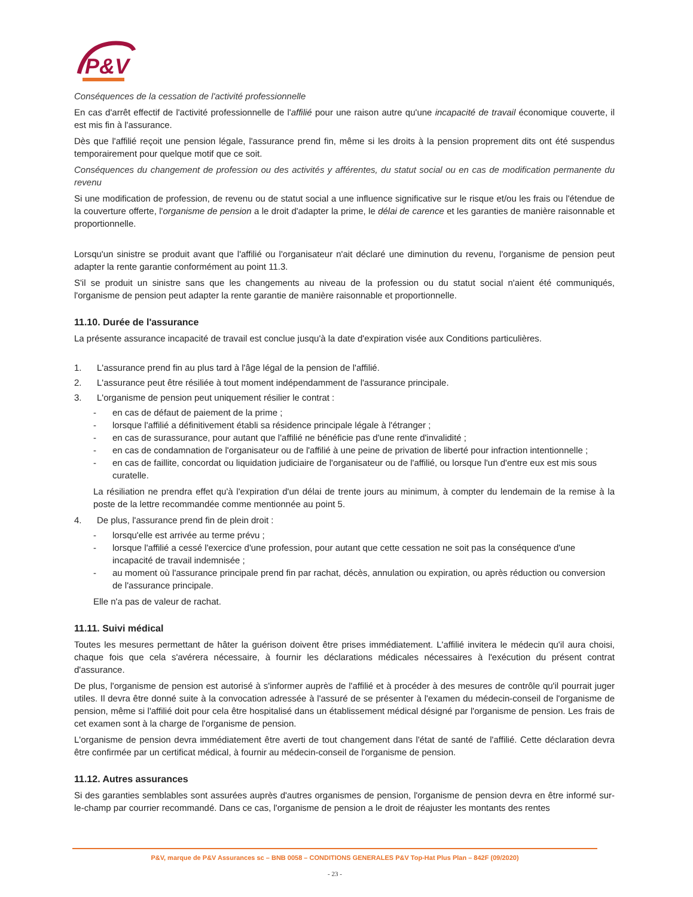P&V
Conséquences de la cessation de l'activité professionnelle
En cas d'arrêt effectif de l'activité professionnelle de l'affilié pour une raison autre qu'une incapacité de travail économique couverte, il est mis fin à l'assurance.
Dès que l'affilié reçoit une pension légale, l'assurance prend fin, même si les droits à la pension proprement dits ont été suspendus temporairement pour quelque motif que ce soit.
Conséquences du changement de profession ou des activités y afférentes, du statut social ou en cas de modification permanente du revenu
Si une modification de profession, de revenu ou de statut social a une influence significative sur le risque et/ou les frais ou l'étendue de la couverture offerte, l'organisme de pension a le droit d'adapter la prime, le délai de carence et les garanties de manière raisonnable et proportionnelle.
Lorsqu'un sinistre se produit avant que l'affilié ou l'organisateur n'ait déclaré une diminution du revenu, l'organisme de pension peut adapter la rente garantie conformément au point 11.3.
S'il se produit un sinistre sans que les changements au niveau de la profession ou du statut social n'aient été communiqués, l'organisme de pension peut adapter la rente garantie de manière raisonnable et proportionnelle.
11.10. Durée de l'assurance
La présente assurance incapacité de travail est conclue jusqu'à la date d'expiration visée aux Conditions particulières.
1. L'assurance prend fin au plus tard à l'âge légal de la pension de l'affilié.
2. L'assurance peut être résiliée à tout moment indépendamment de l'assurance principale.
3. L'organisme de pension peut uniquement résilier le contrat :
- en cas de défaut de paiement de la prime ;
- lorsque l'affilié a définitivement établi sa résidence principale légale à l'étranger ;
- en cas de surassurance, pour autant que l'affilié ne bénéficie pas d'une rente d'invalidité ;
- en cas de condamnation de l'organisateur ou de l'affilié à une peine de privation de liberté pour infraction intentionnelle ;
- en cas de faillite, concordat ou liquidation judiciaire de l'organisateur ou de l'affilié, ou lorsque l'un d'entre eux est mis sous curatelle.
La résiliation ne prendra effet qu'à l'expiration d'un délai de trente jours au minimum, à compter du lendemain de la remise à la poste de la lettre recommandée comme mentionnée au point 5.
4. De plus, l'assurance prend fin de plein droit :
- lorsqu'elle est arrivée au terme prévu ;
- lorsque l'affilié a cessé l'exercice d'une profession, pour autant que cette cessation ne soit pas la conséquence d'une incapacité de travail indemnisée ;
- au moment où l'assurance principale prend fin par rachat, décès, annulation ou expiration, ou après réduction ou conversion de l'assurance principale.
Elle n'a pas de valeur de rachat.
11.11. Suivi médical
Toutes les mesures permettant de hâter la guérison doivent être prises immédiatement. L'affilié invitera le médecin qu'il aura choisi, chaque fois que cela s'avérera nécessaire, à fournir les déclarations médicales nécessaires à l'exécution du présent contrat d'assurance.
De plus, l'organisme de pension est autorisé à s'informer auprès de l'affilié et à procéder à des mesures de contrôle qu'il pourrait juger utiles. Il devra être donné suite à la convocation adressée à l'assuré de se présenter à l'examen du médecin-conseil de l'organisme de pension, même si l'affilié doit pour cela être hospitalisé dans un établissement médical désigné par l'organisme de pension. Les frais de cet examen sont à la charge de l'organisme de pension.
L'organisme de pension devra immédiatement être averti de tout changement dans l'état de santé de l'affilié. Cette déclaration devra être confirmée par un certificat médical, à fournir au médecin-conseil de l'organisme de pension.
11.12. Autres assurances
Si des garanties semblables sont assurées auprès d'autres organismes de pension, l'organisme de pension devra en être informé sur-le-champ par courrier recommandé. Dans ce cas, l'organisme de pension a le droit de réajuster les montants des rentes
P&V, marque de P&V Assurances sc – BNB 0058 – CONDITIONS GENERALES P&V Top-Hat Plus Plan – 842F (09/2020)
- 23 -